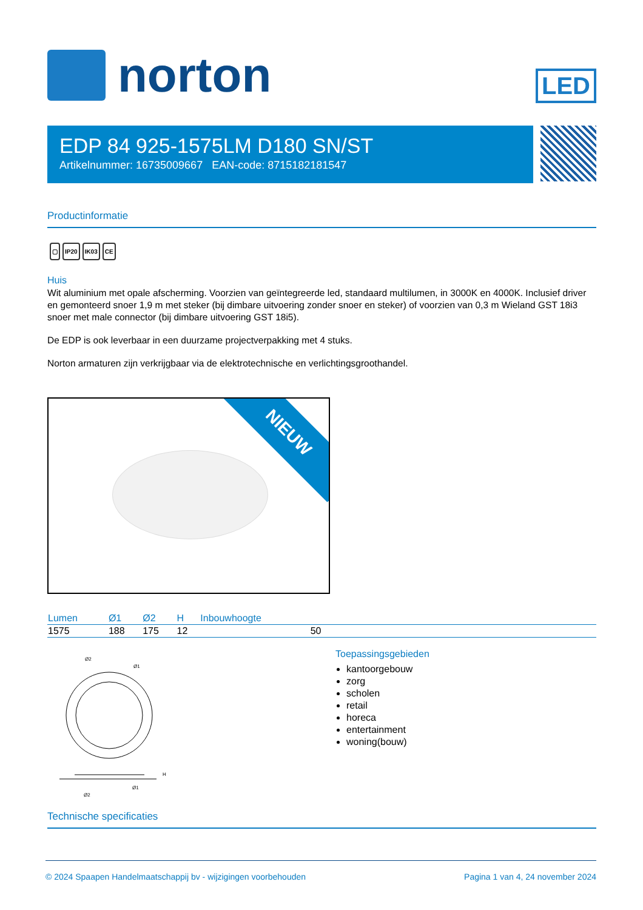norton
LED
EDP 84 925-1575LM D180 SN/ST
Artikelnummer: 16735009667 EAN-code: 8715182181547
Productinformatie
▢ IP20 IK03 CE
Huis
Wit aluminium met opale afscherming. Voorzien van geïntegreerde led, standaard multilumen, in 3000K en 4000K. Inclusief driver en gemonteerd snoer 1,9 m met steker (bij dimbare uitvoering zonder snoer en steker) of voorzien van 0,3 m Wieland GST 18i3 snoer met male connector (bij dimbare uitvoering GST 18i5).
De EDP is ook leverbaar in een duurzame projectverpakking met 4 stuks.
Norton armaturen zijn verkrijgbaar via de elektrotechnische en verlichtingsgroothandel.
NIEUW
| Lumen | Ø1 | Ø2 | H | Inbouwhoogte | |
| --- | --- | --- | --- | --- | --- |
| 1575 | 188 | 175 | 12 | 50 | |
Ø2
Ø1
H
Ø1
Ø2
Toepassingsgebieden
kantoorgebouw
zorg
scholen
retail
horeca
entertainment
woning(bouw)
Technische specificaties
© 2024 Spaapen Handelmaatschappij bv - wijzigingen voorbehouden Pagina 1 van 4, 24 november 2024